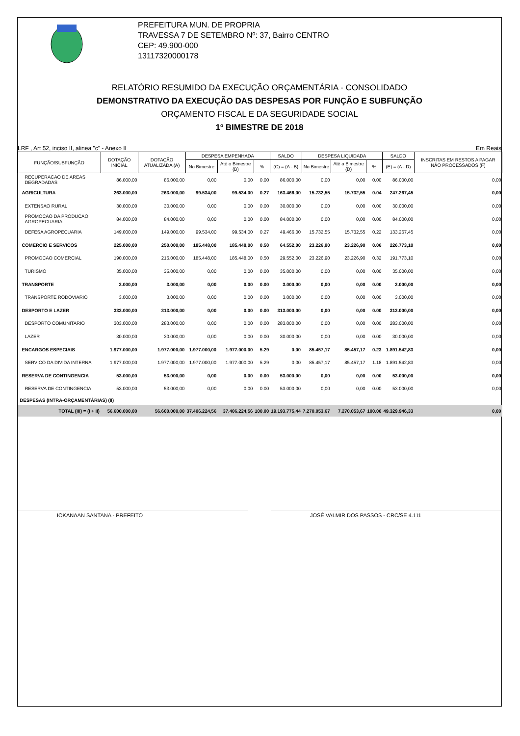PREFEITURA MUN. DE PROPRIA
TRAVESSA 7 DE SETEMBRO Nº: 37, Bairro CENTRO
CEP: 49.900-000
13117320000178
RELATÓRIO RESUMIDO DA EXECUÇÃO ORÇAMENTÁRIA - CONSOLIDADO
DEMONSTRATIVO DA EXECUÇÃO DAS DESPESAS POR FUNÇÃO E SUBFUNÇÃO
ORÇAMENTO FISCAL E DA SEGURIDADE SOCIAL
1º BIMESTRE DE 2018
LRF , Art 52, inciso II, alinea "c" - Anexo II Em Reais
| FUNÇÃO/SUBFUNÇÃO | DOTAÇÃO INICIAL | DOTAÇÃO ATUALIZADA (A) | DESPESA EMPENHADA | | | SALDO | DESPESA LIQUIDADA | | | SALDO | INSCRITAS EM RESTOS A PAGAR NÃO PROCESSADOS (F) |
| --- | --- | --- | --- | --- | --- | --- | --- | --- | --- | --- | --- |
| | | | No Bimestre | Até o Bimestre (B) | % | (C) = (A - B) | No Bimestre | Até o Bimestre (D) | % | (E) = (A - D) | |
| RECUPERACAO DE AREAS DEGRADADAS | 86.000,00 | 86.000,00 | 0,00 | 0,00 | 0.00 | 86.000,00 | 0,00 | 0,00 | 0.00 | 86.000,00 | 0,00 |
| AGRICULTURA | 263.000,00 | 263.000,00 | 99.534,00 | 99.534,00 | 0.27 | 163.466,00 | 15.732,55 | 15.732,55 | 0.04 | 247.267,45 | 0,00 |
| EXTENSAO RURAL | 30.000,00 | 30.000,00 | 0,00 | 0,00 | 0.00 | 30.000,00 | 0,00 | 0,00 | 0.00 | 30.000,00 | 0,00 |
| PROMOCAO DA PRODUCAO AGROPECUARIA | 84.000,00 | 84.000,00 | 0,00 | 0,00 | 0.00 | 84.000,00 | 0,00 | 0,00 | 0.00 | 84.000,00 | 0,00 |
| DEFESA AGROPECUARIA | 149.000,00 | 149.000,00 | 99.534,00 | 99.534,00 | 0.27 | 49.466,00 | 15.732,55 | 15.732,55 | 0.22 | 133.267,45 | 0,00 |
| COMERCIO E SERVICOS | 225.000,00 | 250.000,00 | 185.448,00 | 185.448,00 | 0.50 | 64.552,00 | 23.226,90 | 23.226,90 | 0.06 | 226.773,10 | 0,00 |
| PROMOCAO COMERCIAL | 190.000,00 | 215.000,00 | 185.448,00 | 185.448,00 | 0.50 | 29.552,00 | 23.226,90 | 23.226,90 | 0.32 | 191.773,10 | 0,00 |
| TURISMO | 35.000,00 | 35.000,00 | 0,00 | 0,00 | 0.00 | 35.000,00 | 0,00 | 0,00 | 0.00 | 35.000,00 | 0,00 |
| TRANSPORTE | 3.000,00 | 3.000,00 | 0,00 | 0,00 | 0.00 | 3.000,00 | 0,00 | 0,00 | 0.00 | 3.000,00 | 0,00 |
| TRANSPORTE RODOVIARIO | 3.000,00 | 3.000,00 | 0,00 | 0,00 | 0.00 | 3.000,00 | 0,00 | 0,00 | 0.00 | 3.000,00 | 0,00 |
| DESPORTO E LAZER | 333.000,00 | 313.000,00 | 0,00 | 0,00 | 0.00 | 313.000,00 | 0,00 | 0,00 | 0.00 | 313.000,00 | 0,00 |
| DESPORTO COMUNITARIO | 303.000,00 | 283.000,00 | 0,00 | 0,00 | 0.00 | 283.000,00 | 0,00 | 0,00 | 0.00 | 283.000,00 | 0,00 |
| LAZER | 30.000,00 | 30.000,00 | 0,00 | 0,00 | 0.00 | 30.000,00 | 0,00 | 0,00 | 0.00 | 30.000,00 | 0,00 |
| ENCARGOS ESPECIAIS | 1.977.000,00 | 1.977.000,00 | 1.977.000,00 | 1.977.000,00 | 5.29 | 0,00 | 85.457,17 | 85.457,17 | 0.23 | 1.891.542,83 | 0,00 |
| SERVICO DA DIVIDA INTERNA | 1.977.000,00 | 1.977.000,00 | 1.977.000,00 | 1.977.000,00 | 5.29 | 0,00 | 85.457,17 | 85.457,17 | 1.18 | 1.891.542,83 | 0,00 |
| RESERVA DE CONTINGENCIA | 53.000,00 | 53.000,00 | 0,00 | 0,00 | 0.00 | 53.000,00 | 0,00 | 0,00 | 0.00 | 53.000,00 | 0,00 |
| RESERVA DE CONTINGENCIA | 53.000,00 | 53.000,00 | 0,00 | 0,00 | 0.00 | 53.000,00 | 0,00 | 0,00 | 0.00 | 53.000,00 | 0,00 |
| DESPESAS (INTRA-ORÇAMENTÁRIAS) (II) | | | | | | | | | | | |
| TOTAL (III) = (I + II) | 56.600.000,00 | 56.600.000,00 | 37.406.224,56 | 37.406.224,56 | 100.00 | 19.193.775,44 | 7.270.053,67 | 7.270.053,67 | 100.00 | 49.329.946,33 | 0,00 |
IOKANAAN SANTANA - PREFEITO JOSÉ VALMIR DOS PASSOS - CRC/SE 4.111